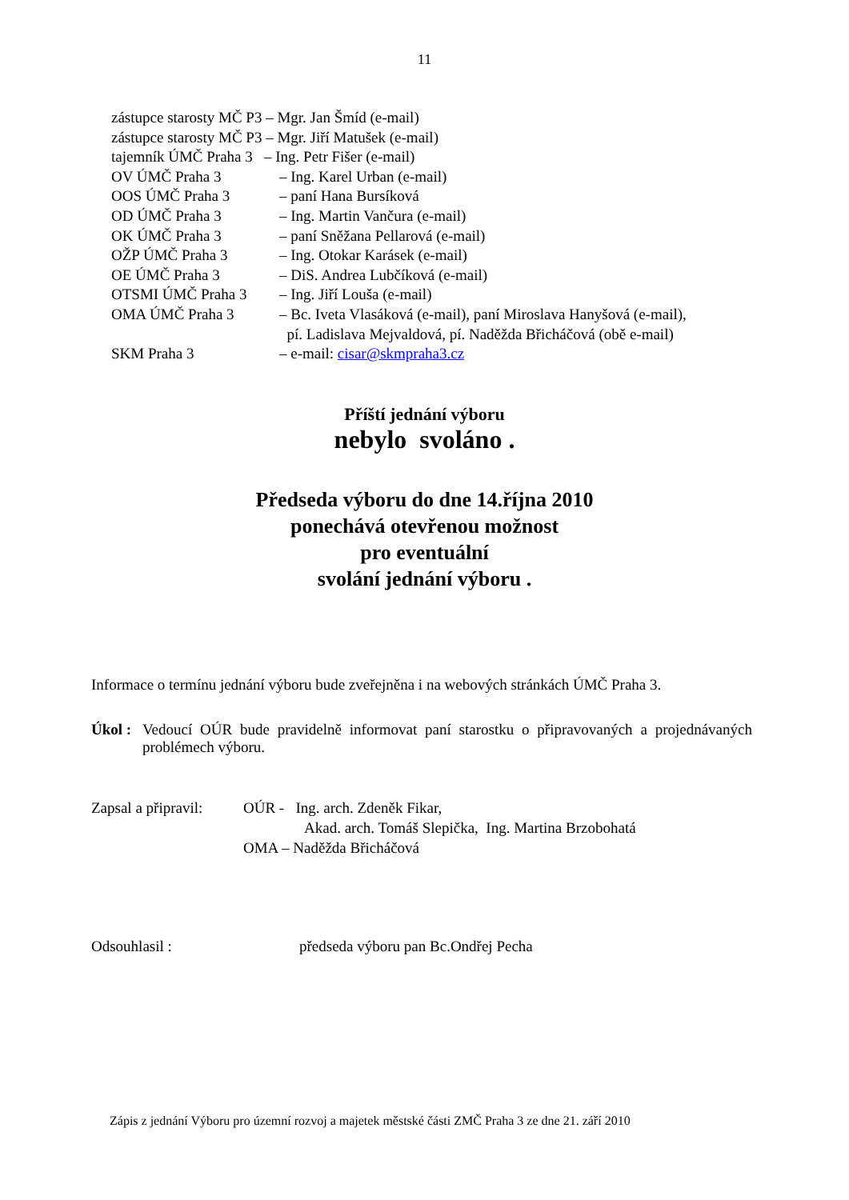11
zástupce starosty MČ P3 – Mgr. Jan Šmíd (e-mail)
zástupce starosty MČ P3 – Mgr. Jiří Matušek (e-mail)
tajemník ÚMČ Praha 3 – Ing. Petr Fišer (e-mail)
OV ÚMČ Praha 3 – Ing. Karel Urban (e-mail)
OOS ÚMČ Praha 3 – paní Hana Bursíková
OD ÚMČ Praha 3 – Ing. Martin Vančura (e-mail)
OK ÚMČ Praha 3 – paní Sněžana Pellarová (e-mail)
OŽP ÚMČ Praha 3 – Ing. Otokar Karásek (e-mail)
OE ÚMČ Praha 3 – DiS. Andrea Lubčíková (e-mail)
OTSMI ÚMČ Praha 3 – Ing. Jiří Louša (e-mail)
OMA ÚMČ Praha 3 – Bc. Iveta Vlasáková (e-mail), paní Miroslava Hanyšová (e-mail),
pí. Ladislava Mejvaldová, pí. Naděžda Břicháčová (obě e-mail)
SKM Praha 3 – e-mail: cisar@skmpraha3.cz
Příští jednání výboru
nebylo svoláno .
Předseda výboru do dne 14.října 2010
ponechává otevřenou možnost
pro eventuální
svolání jednání výboru .
Informace o termínu jednání výboru bude zveřejněna i na webových stránkách ÚMČ Praha 3.
Úkol : Vedoucí OÚR bude pravidelně informovat paní starostku o připravovaných a projednávaných problémech výboru.
Zapsal a připravil: OÚR - Ing. arch. Zdeněk Fikar,
Akad. arch. Tomáš Slepička, Ing. Martina Brzobohatá
OMA – Naděžda Břicháčová
Odsouhlasil : předseda výboru pan Bc.Ondřej Pecha
Zápis z jednání Výboru pro územní rozvoj a majetek městské části ZMČ Praha 3 ze dne 21. září 2010